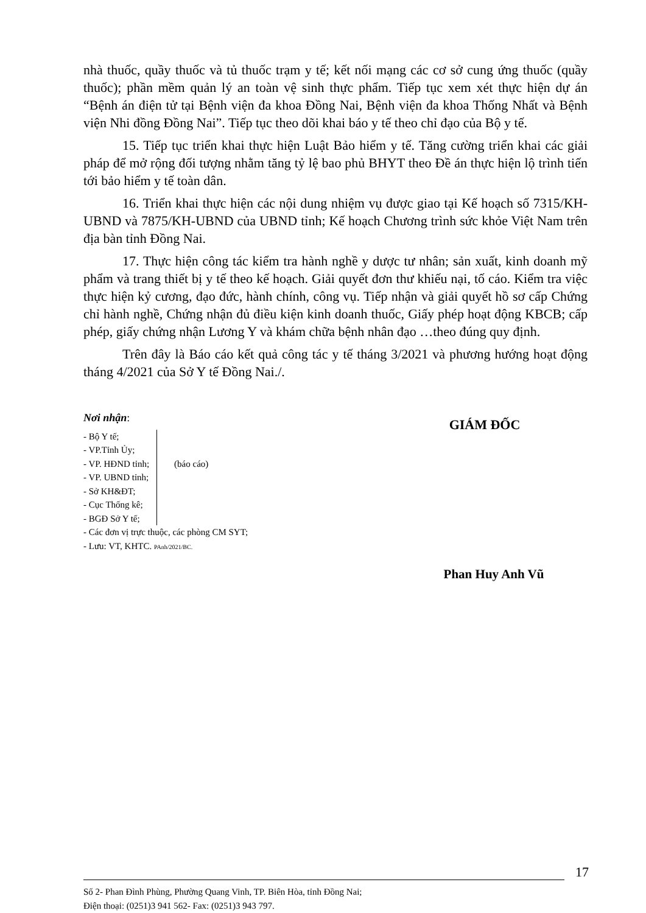nhà thuốc, quầy thuốc và tủ thuốc trạm y tế; kết nối mạng các cơ sở cung ứng thuốc (quầy thuốc); phần mềm quản lý an toàn vệ sinh thực phẩm. Tiếp tục xem xét thực hiện dự án “Bệnh án điện tử tại Bệnh viện đa khoa Đồng Nai, Bệnh viện đa khoa Thống Nhất và Bệnh viện Nhi đồng Đồng Nai”. Tiếp tục theo dõi khai báo y tế theo chỉ đạo của Bộ y tế.
15. Tiếp tục triển khai thực hiện Luật Bảo hiểm y tế. Tăng cường triển khai các giải pháp để mở rộng đối tượng nhằm tăng tỷ lệ bao phủ BHYT theo Đề án thực hiện lộ trình tiến tới bảo hiểm y tế toàn dân.
16. Triển khai thực hiện các nội dung nhiệm vụ được giao tại Kế hoạch số 7315/KH-UBND và 7875/KH-UBND của UBND tỉnh; Kế hoạch Chương trình sức khỏe Việt Nam trên địa bàn tỉnh Đồng Nai.
17. Thực hiện công tác kiểm tra hành nghề y dược tư nhân; sản xuất, kinh doanh mỹ phẩm và trang thiết bị y tế theo kế hoạch. Giải quyết đơn thư khiếu nại, tố cáo. Kiểm tra việc thực hiện kỷ cương, đạo đức, hành chính, công vụ. Tiếp nhận và giải quyết hồ sơ cấp Chứng chỉ hành nghề, Chứng nhận đủ điều kiện kinh doanh thuốc, Giấy phép hoạt động KBCB; cấp phép, giấy chứng nhận Lương Y và khám chữa bệnh nhân đạo …theo đúng quy định.
Trên đây là Báo cáo kết quả công tác y tế tháng 3/2021 và phương hướng hoạt động tháng 4/2021 của Sở Y tế Đồng Nai./.
Nơi nhận:
- Bộ Y tế;
- VP.Tỉnh Ủy;
- VP. HĐND tỉnh;
- VP. UBND tỉnh;
- Sở KH&ĐT;
- Cục Thống kê;
- BGĐ Sở Y tế;
(báo cáo)
- Các đơn vị trực thuộc, các phòng CM SYT;
- Lưu: VT, KHTC. PAnh/2021/BC.
GIÁM ĐỐC
Phan Huy Anh Vũ
17
Số 2- Phan Đình Phùng, Phường Quang Vinh, TP. Biên Hòa, tỉnh Đồng Nai;
Điện thoại: (0251)3 941 562- Fax: (0251)3 943 797.